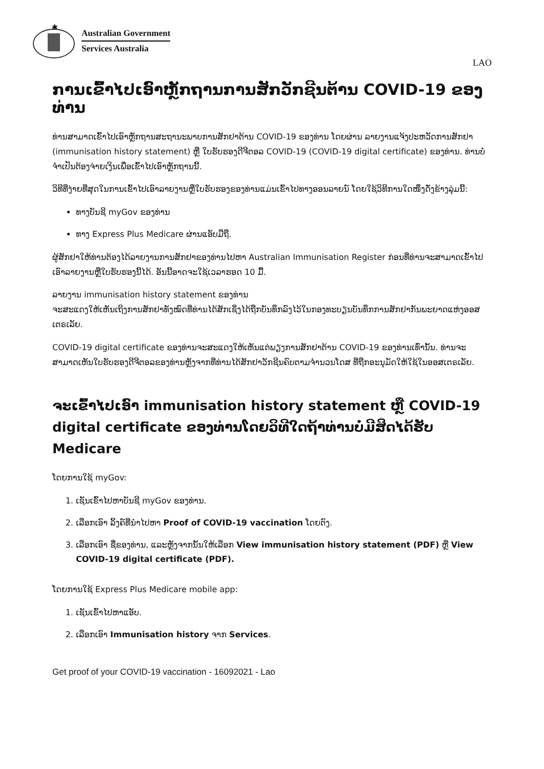✱
Australian Government
Services Australia
LAO
ການເຂົ້າໄປເອົາຫຼັກຖານການສັກວັກຊີນຕ້ານ COVID-19 ຂອງທ່ານ
ທ່ານສາມາດເຂົ້າໄປເອົາຫຼັກຖານສະຖານະພາບການສັກຢາຕ້ານ COVID-19 ຂອງທ່ານ ໂດຍຜ່ານ ລາຍງານແຈ້ງປະຫວັດການສັກຢາ (immunisation history statement) ຫຼື ໃບຮັບຮອງດີຈີຕອລ COVID-19 (COVID-19 digital certificate) ຂອງທ່ານ. ທ່ານບໍ່ຈຳເປັນຕ້ອງຈ່າຍເງິນເພື່ອເຂົ້າໄປເອົາຫຼັກຖານນີ້.
ວິທີທີ່ງ່າຍທີ່ສຸດໃນການເຂົ້າໄປເອົາລາຍງານຫຼືໃບຮັບຮອງຂອງທ່ານແມ່ນເຂົ້າໄປທາງອອນລາຍນ໌ ໂດຍໃຊ້ວິທີການໃດໜຶ່ງດັ່ງຂ້າງລຸ່ມນີ້:
ທາງບັນຊີ myGov ຂອງທ່ານ
ທາງ Express Plus Medicare ຜ່ານແອັບມືຖື.
ຜູ້ສັກຢາໃຫ້ທ່ານຕ້ອງໄດ້ລາຍງານການສັກຢາຂອງທ່ານໄປຫາ Australian Immunisation Register ກ່ອນທີ່ທ່ານຈະສາມາດເຂົ້າໄປເອົາລາຍງານຫຼືໃບຮັບຮອງນີ້ໄດ້. ອັນນີ້ອາດຈະໃຊ້ເວລາຮອດ 10 ມື້.
ລາຍງານ immunisation history statement ຂອງທ່ານ
ຈະສະແດງໃຫ້ເຫັນເຖິງການສັກຢາທັງໝົດທີ່ທ່ານໄດ້ສັກເຊິ່ງໄດ້ຖືກບັນທຶກລົງໄວ້ໃນກອງທະບຽນບັນທຶກການສັກຢາກັນພະຍາດແຫ່ງອອສເຕຣເລັຍ.
COVID-19 digital certificate ຂອງທ່ານຈະສະແດງໃຫ້ເຫັນແຕ່ພຽງການສັກຢາຕ້ານ COVID-19 ຂອງທ່ານເທົ່ານັ້ນ. ທ່ານຈະສາມາດເຫັນໃບຮັບຮອງດີຈີຕອລຂອງທ່ານຫຼັງຈາກທີ່ທ່ານໄດ້ສັກຢາວັກຊີນຄົບຕາມຈຳນວນໂດສ ທີ່ຖືກອະນຸມັດໃຫ້ໃຊ້ໃນອອສເຕຣເລັຍ.
ຈະເຂົ້າໄປເອົາ immunisation history statement ຫຼື COVID-19 digital certificate ຂອງທ່ານໂດຍວິທີໃດຖ້າທ່ານບໍ່ມີສິດໄດ້ຮັບ Medicare
ໂດຍການໃຊ້ myGov:
1. ເຊັນເຂົ້າໄປຫາບັນຊີ myGov ຂອງທ່ານ.
2. ເລືອກເອົາ ລິ້ງຄ໌ທີ່ນຳໄປຫາ Proof of COVID-19 vaccination ໂດຍຕົງ.
3. ເລືອກເອົາ ຊື່ຂອງທ່ານ, ແລະຫຼັງຈາກນັ້ນໃຫ້ເລືອກ View immunisation history statement (PDF) ຫຼື View COVID-19 digital certificate (PDF).
ໂດຍການໃຊ້ Express Plus Medicare mobile app:
1. ເຊັນເຂົ້າໄປຫາແອັບ.
2. ເລືອກເອົາ Immunisation history ຈາກ Services.
Get proof of your COVID-19 vaccination - 16092021 - Lao